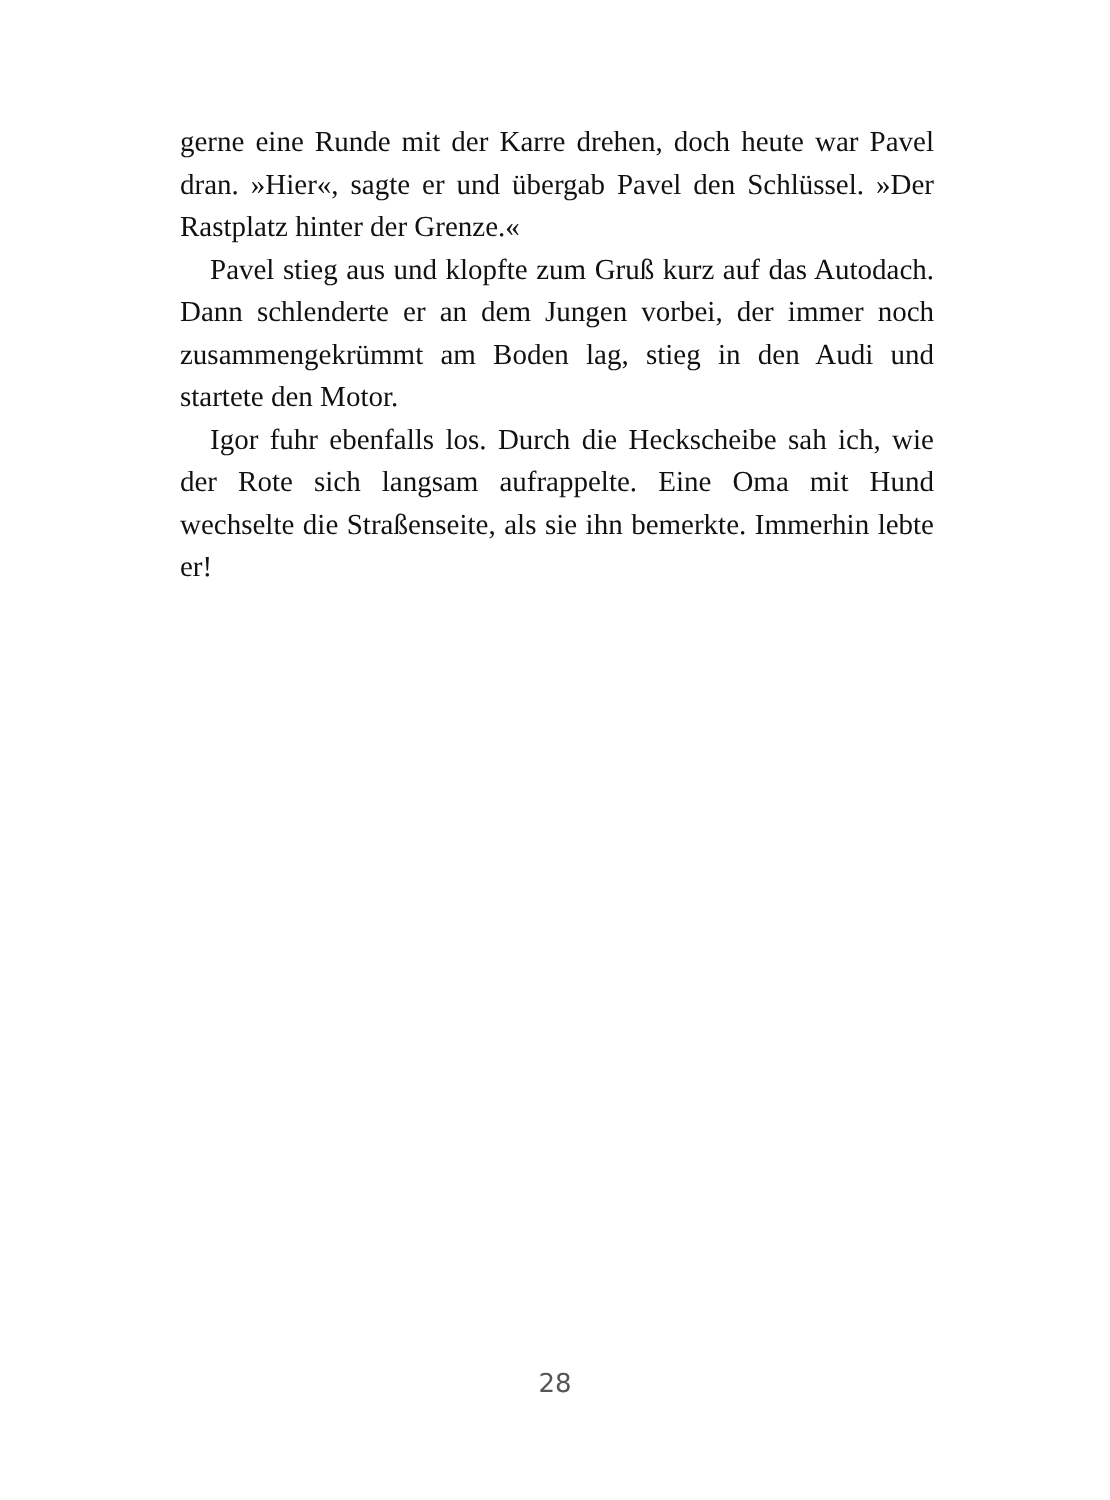gerne eine Runde mit der Karre drehen, doch heute war Pavel dran. »Hier«, sagte er und übergab Pavel den Schlüssel. »Der Rastplatz hinter der Grenze.«
Pavel stieg aus und klopfte zum Gruß kurz auf das Autodach. Dann schlenderte er an dem Jungen vorbei, der immer noch zusammengekrümmt am Boden lag, stieg in den Audi und startete den Motor.
Igor fuhr ebenfalls los. Durch die Heckscheibe sah ich, wie der Rote sich langsam aufrappelte. Eine Oma mit Hund wechselte die Straßenseite, als sie ihn bemerkte. Immerhin lebte er!
28